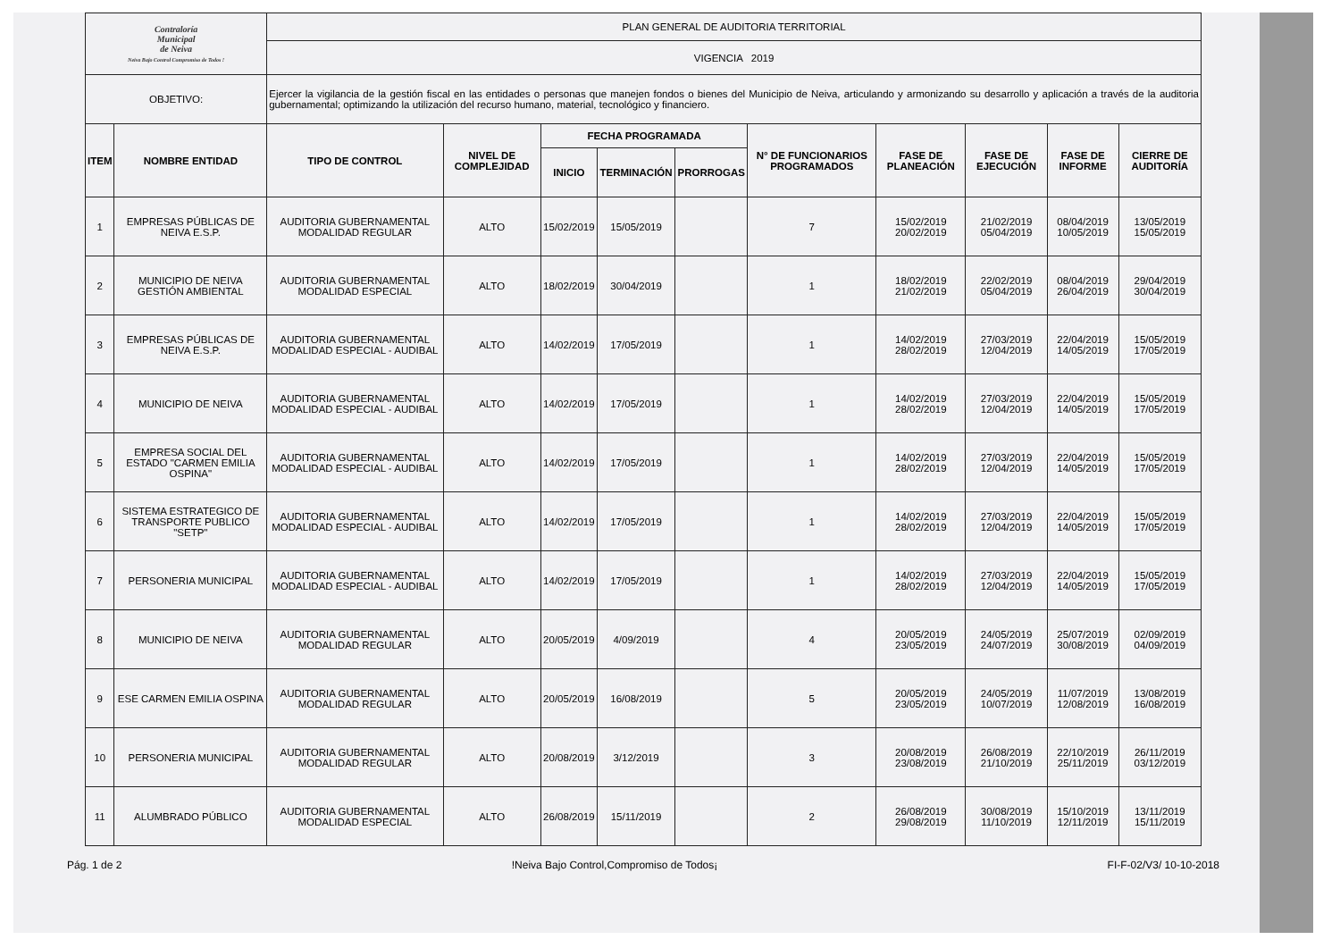| Contraloría Municipal de Neiva Neiva Bajo Control Compromiso de Todos ! | | PLAN GENERAL DE AUDITORIA TERRITORIAL | | | | | | | | | |
| | | VIGENCIA 2019 | | | | | | | | | |
| OBJETIVO: | | Ejercer la vigilancia de la gestión fiscal en las entidades o personas que manejen fondos o bienes del Municipio de Neiva, articulando y armonizando su desarrollo y aplicación a través de la auditoria gubernamental; optimizando la utilización del recurso humano, material, tecnológico y financiero. | | | | | | | | | |
| ITEM | NOMBRE ENTIDAD | TIPO DE CONTROL | NIVEL DE COMPLEJIDAD | FECHA PROGRAMADA | | | N° DE FUNCIONARIOS PROGRAMADOS | FASE DE PLANEACIÓN | FASE DE EJECUCIÓN | FASE DE INFORME | CIERRE DE AUDITORÍA |
| | | | | INICIO | TERMINACIÓN | PRORROGAS | | | | | |
| 1 | EMPRESAS PÚBLICAS DE NEIVA E.S.P. | AUDITORIA GUBERNAMENTAL MODALIDAD REGULAR | ALTO | 15/02/2019 | 15/05/2019 | | 7 | 15/02/2019 20/02/2019 | 21/02/2019 05/04/2019 | 08/04/2019 10/05/2019 | 13/05/2019 15/05/2019 |
| 2 | MUNICIPIO DE NEIVA GESTIÓN AMBIENTAL | AUDITORIA GUBERNAMENTAL MODALIDAD ESPECIAL | ALTO | 18/02/2019 | 30/04/2019 | | 1 | 18/02/2019 21/02/2019 | 22/02/2019 05/04/2019 | 08/04/2019 26/04/2019 | 29/04/2019 30/04/2019 |
| 3 | EMPRESAS PÚBLICAS DE NEIVA E.S.P. | AUDITORIA GUBERNAMENTAL MODALIDAD ESPECIAL - AUDIBAL | ALTO | 14/02/2019 | 17/05/2019 | | 1 | 14/02/2019 28/02/2019 | 27/03/2019 12/04/2019 | 22/04/2019 14/05/2019 | 15/05/2019 17/05/2019 |
| 4 | MUNICIPIO DE NEIVA | AUDITORIA GUBERNAMENTAL MODALIDAD ESPECIAL - AUDIBAL | ALTO | 14/02/2019 | 17/05/2019 | | 1 | 14/02/2019 28/02/2019 | 27/03/2019 12/04/2019 | 22/04/2019 14/05/2019 | 15/05/2019 17/05/2019 |
| 5 | EMPRESA SOCIAL DEL ESTADO "CARMEN EMILIA OSPINA" | AUDITORIA GUBERNAMENTAL MODALIDAD ESPECIAL - AUDIBAL | ALTO | 14/02/2019 | 17/05/2019 | | 1 | 14/02/2019 28/02/2019 | 27/03/2019 12/04/2019 | 22/04/2019 14/05/2019 | 15/05/2019 17/05/2019 |
| 6 | SISTEMA ESTRATEGICO DE TRANSPORTE PUBLICO "SETP" | AUDITORIA GUBERNAMENTAL MODALIDAD ESPECIAL - AUDIBAL | ALTO | 14/02/2019 | 17/05/2019 | | 1 | 14/02/2019 28/02/2019 | 27/03/2019 12/04/2019 | 22/04/2019 14/05/2019 | 15/05/2019 17/05/2019 |
| 7 | PERSONERIA MUNICIPAL | AUDITORIA GUBERNAMENTAL MODALIDAD ESPECIAL - AUDIBAL | ALTO | 14/02/2019 | 17/05/2019 | | 1 | 14/02/2019 28/02/2019 | 27/03/2019 12/04/2019 | 22/04/2019 14/05/2019 | 15/05/2019 17/05/2019 |
| 8 | MUNICIPIO DE NEIVA | AUDITORIA GUBERNAMENTAL MODALIDAD REGULAR | ALTO | 20/05/2019 | 4/09/2019 | | 4 | 20/05/2019 23/05/2019 | 24/05/2019 24/07/2019 | 25/07/2019 30/08/2019 | 02/09/2019 04/09/2019 |
| 9 | ESE CARMEN EMILIA OSPINA | AUDITORIA GUBERNAMENTAL MODALIDAD REGULAR | ALTO | 20/05/2019 | 16/08/2019 | | 5 | 20/05/2019 23/05/2019 | 24/05/2019 10/07/2019 | 11/07/2019 12/08/2019 | 13/08/2019 16/08/2019 |
| 10 | PERSONERIA MUNICIPAL | AUDITORIA GUBERNAMENTAL MODALIDAD REGULAR | ALTO | 20/08/2019 | 3/12/2019 | | 3 | 20/08/2019 23/08/2019 | 26/08/2019 21/10/2019 | 22/10/2019 25/11/2019 | 26/11/2019 03/12/2019 |
| 11 | ALUMBRADO PÚBLICO | AUDITORIA GUBERNAMENTAL MODALIDAD ESPECIAL | ALTO | 26/08/2019 | 15/11/2019 | | 2 | 26/08/2019 29/08/2019 | 30/08/2019 11/10/2019 | 15/10/2019 12/11/2019 | 13/11/2019 15/11/2019 |
Pág. 1 de 2!Neiva Bajo Control,Compromiso de Todos¡ FI-F-02/V3/ 10-10-2018